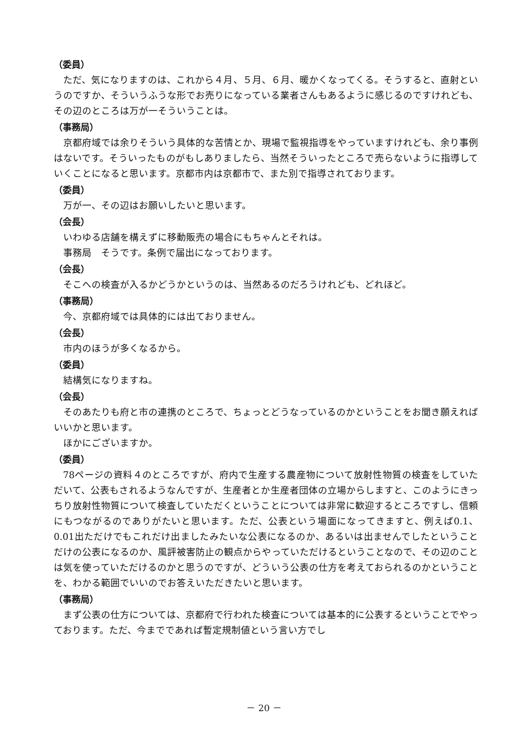（委員）
ただ、気になりますのは、これから４月、５月、６月、暖かくなってくる。そうすると、直射というのですか、そういうふうな形でお売りになっている業者さんもあるように感じるのですけれども、その辺のところは万が一そういうことは。
（事務局）
京都府域では余りそういう具体的な苦情とか、現場で監視指導をやっていますけれども、余り事例はないです。そういったものがもしありましたら、当然そういったところで売らないように指導していくことになると思います。京都市内は京都市で、また別で指導されております。
（委員）
万が一、その辺はお願いしたいと思います。
（会長）
いわゆる店舗を構えずに移動販売の場合にもちゃんとそれは。
事務局　そうです。条例で届出になっております。
（会長）
そこへの検査が入るかどうかというのは、当然あるのだろうけれども、どれほど。
（事務局）
今、京都府域では具体的には出ておりません。
（会長）
市内のほうが多くなるから。
（委員）
結構気になりますね。
（会長）
そのあたりも府と市の連携のところで、ちょっとどうなっているのかということをお聞き願えればいいかと思います。
ほかにございますか。
（委員）
78ページの資料４のところですが、府内で生産する農産物について放射性物質の検査をしていただいて、公表もされるようなんですが、生産者とか生産者団体の立場からしますと、このようにきっちり放射性物質について検査していただくということについては非常に歓迎するところですし、信頼にもつながるのでありがたいと思います。ただ、公表という場面になってきますと、例えば0.1、0.01出ただけでもこれだけ出ましたみたいな公表になるのか、あるいは出ませんでしたということだけの公表になるのか、風評被害防止の観点からやっていただけるということなので、その辺のことは気を使っていただけるのかと思うのですが、どういう公表の仕方を考えておられるのかということを、わかる範囲でいいのでお答えいただきたいと思います。
（事務局）
まず公表の仕方については、京都府で行われた検査については基本的に公表するということでやっております。ただ、今までであれば暫定規制値という言い方でし
－ 20 －